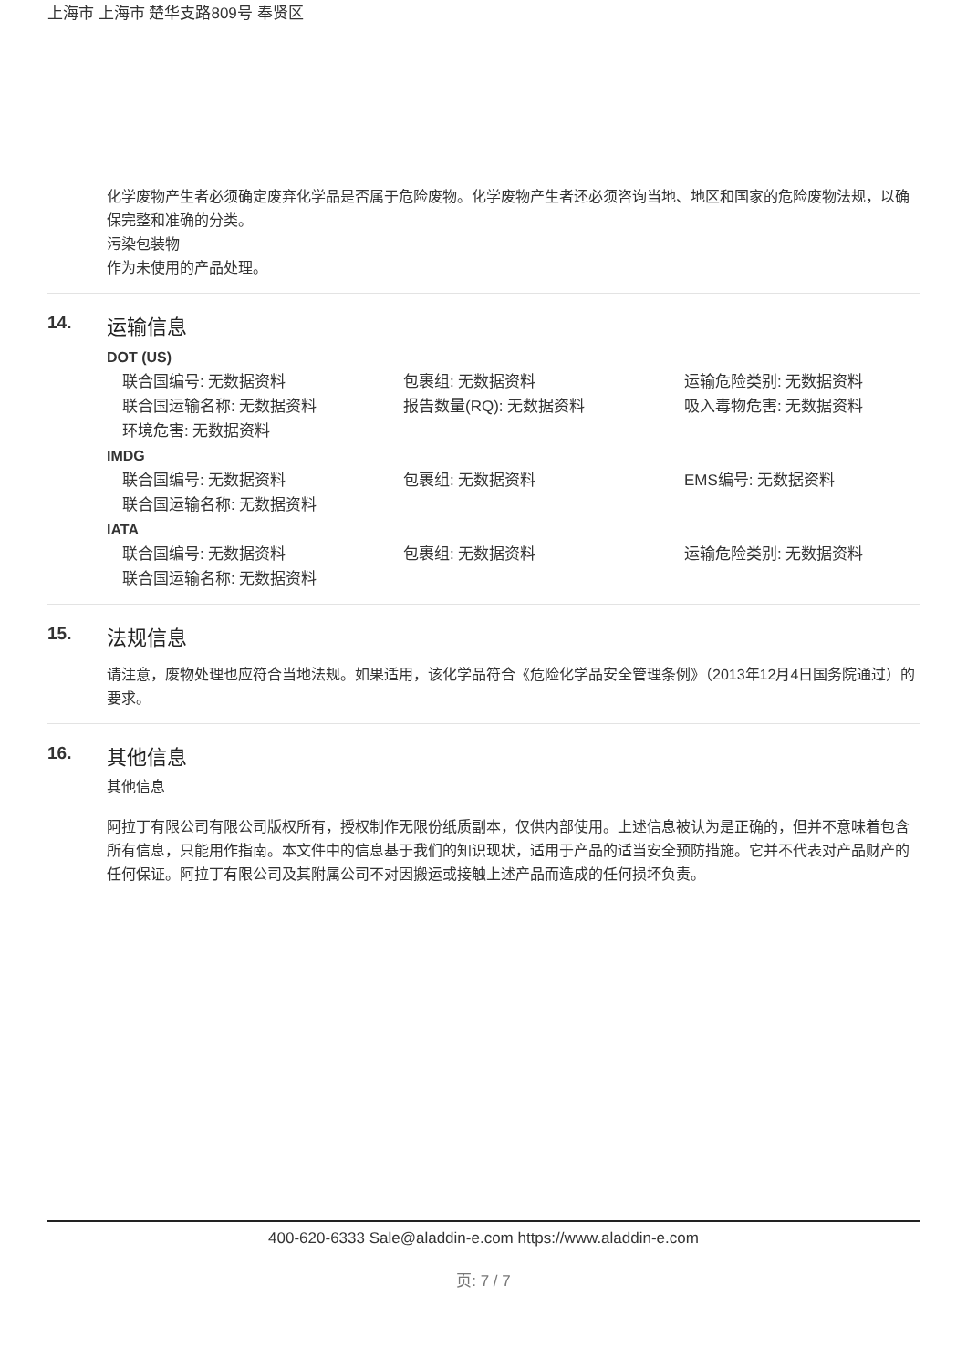上海市 上海市 楚华支路809号 奉贤区
化学废物产生者必须确定废弃化学品是否属于危险废物。化学废物产生者还必须咨询当地、地区和国家的危险废物法规，以确保完整和准确的分类。
污染包装物
作为未使用的产品处理。
14. 运输信息
DOT (US)
联合国编号: 无数据资料
包裹组: 无数据资料
运输危险类别: 无数据资料
联合国运输名称: 无数据资料
报告数量(RQ): 无数据资料
吸入毒物危害: 无数据资料
环境危害: 无数据资料
IMDG
联合国编号: 无数据资料
包裹组: 无数据资料
EMS编号: 无数据资料
联合国运输名称: 无数据资料
IATA
联合国编号: 无数据资料
包裹组: 无数据资料
运输危险类别: 无数据资料
联合国运输名称: 无数据资料
15. 法规信息
请注意，废物处理也应符合当地法规。如果适用，该化学品符合《危险化学品安全管理条例》（2013年12月4日国务院通过）的要求。
16. 其他信息
其他信息
阿拉丁有限公司有限公司版权所有，授权制作无限份纸质副本，仅供内部使用。上述信息被认为是正确的，但并不意味着包含所有信息，只能用作指南。本文件中的信息基于我们的知识现状，适用于产品的适当安全预防措施。它并不代表对产品财产的任何保证。阿拉丁有限公司及其附属公司不对因搬运或接触上述产品而造成的任何损坏负责。
400-620-6333 Sale@aladdin-e.com https://www.aladdin-e.com
页: 7 / 7